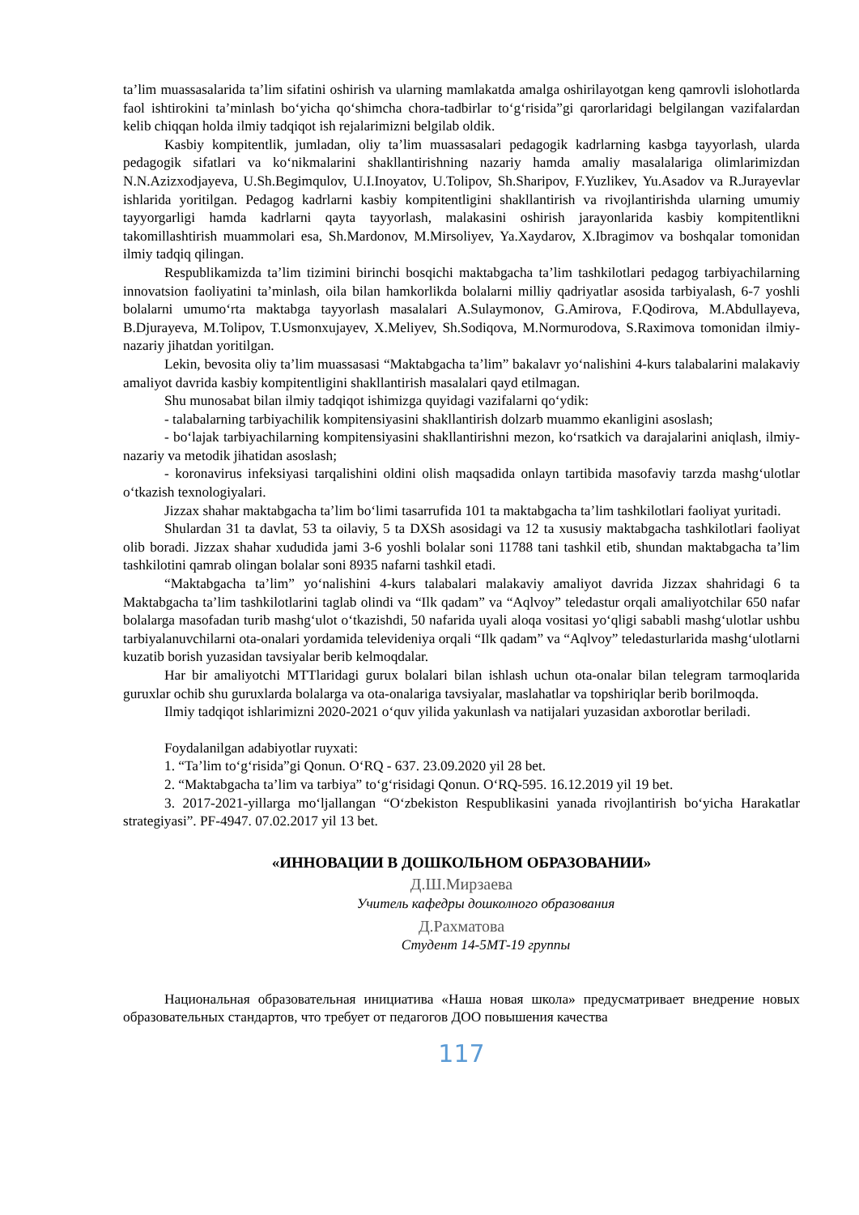ta’lim muassasalarida ta’lim sifatini oshirish va ularning mamlakatda amalga oshirilayotgan keng qamrovli islohotlarda faol ishtirokini ta’minlash bo‘yicha qo‘shimcha chora-tadbirlar to‘g‘risida”gi qarorlaridagi belgilangan vazifalardan kelib chiqqan holda ilmiy tadqiqot ish rejalarimizni belgilab oldik.
Kasbiy kompitentlik, jumladan, oliy ta’lim muassasalari pedagogik kadrlarning kasbga tayyorlash, ularda pedagogik sifatlari va ko‘nikmalarini shakllantirishning nazariy hamda amaliy masalalariga olimlarimizdan N.N.Azizxodjayeva, U.Sh.Begimqulov, U.I.Inoyatov, U.Tolipov, Sh.Sharipov, F.Yuzlikev, Yu.Asadov va R.Jurayevlar ishlarida yoritilgan. Pedagog kadrlarni kasbiy kompitentligini shakllantirish va rivojlantirishda ularning umumiy tayyorgarligi hamda kadrlarni qayta tayyorlash, malakasini oshirish jarayonlarida kasbiy kompitentlikni takomillashtirish muammolari esa, Sh.Mardonov, M.Mirsoliyev, Ya.Xaydarov, X.Ibragimov va boshqalar tomonidan ilmiy tadqiq qilingan.
Respublikamizda ta’lim tizimini birinchi bosqichi maktabgacha ta’lim tashkilotlari pedagog tarbiyachilarning innovatsion faoliyatini ta’minlash, oila bilan hamkorlikda bolalarni milliy qadriyatlar asosida tarbiyalash, 6-7 yoshli bolalarni umumo‘rta maktabga tayyorlash masalalari A.Sulaymonov, G.Amirova, F.Qodirova, M.Abdullayeva, B.Djurayeva, M.Tolipov, T.Usmonxujayev, X.Meliyev, Sh.Sodiqova, M.Normurodova, S.Raximova tomonidan ilmiy-nazariy jihatdan yoritilgan.
Lekin, bevosita oliy ta’lim muassasasi “Maktabgacha ta’lim” bakalavr yo‘nalishini 4-kurs talabalarini malakaviy amaliyot davrida kasbiy kompitentligini shakllantirish masalalari qayd etilmagan.
Shu munosabat bilan ilmiy tadqiqot ishimizga quyidagi vazifalarni qo‘ydik:
- talabalarning tarbiyachilik kompitensiyasini shakllantirish dolzarb muammo ekanligini asoslash;
- bo‘lajak tarbiyachilarning kompitensiyasini shakllantirishni mezon, ko‘rsatkich va darajalarini aniqlash, ilmiy-nazariy va metodik jihatidan asoslash;
- koronavirus infeksiyasi tarqalishini oldini olish maqsadida onlayn tartibida masofaviy tarzda mashg‘ulotlar o‘tkazish texnologiyalari.
Jizzax shahar maktabgacha ta’lim bo‘limi tasarrufida 101 ta maktabgacha ta’lim tashkilotlari faoliyat yuritadi.
Shulardan 31 ta davlat, 53 ta oilaviy, 5 ta DXSh asosidagi va 12 ta xususiy maktabgacha tashkilotlari faoliyat olib boradi. Jizzax shahar xududida jami 3-6 yoshli bolalar soni 11788 tani tashkil etib, shundan maktabgacha ta’lim tashkilotini qamrab olingan bolalar soni 8935 nafarni tashkil etadi.
“Maktabgacha ta’lim” yo‘nalishini 4-kurs talabalari malakaviy amaliyot davrida Jizzax shahridagi 6 ta Maktabgacha ta’lim tashkilotlarini taglab olindi va “Ilk qadam” va “Aqlvoy” teledastur orqali amaliyotchilar 650 nafar bolalarga masofadan turib mashg‘ulot o‘tkazishdi, 50 nafarida uyali aloqa vositasi yo‘qligi sababli mashg‘ulotlar ushbu tarbiyalanuvchilarni ota-onalari yordamida televideniya orqali “Ilk qadam” va “Aqlvoy” teledasturlarida mashg‘ulotlarni kuzatib borish yuzasidan tavsiyalar berib kelmoqdalar.
Har bir amaliyotchi MTTlaridagi gurux bolalari bilan ishlash uchun ota-onalar bilan telegram tarmoqlarida guruxlar ochib shu guruxlarda bolalarga va ota-onalariga tavsiyalar, maslahatlar va topshiriqlar berib borilmoqda.
Ilmiy tadqiqot ishlarimizni 2020-2021 o‘quv yilida yakunlash va natijalari yuzasidan axborotlar beriladi.
Foydalanilgan adabiyotlar ruyxati:
1. “Ta’lim to‘g‘risida”gi Qonun. O‘RQ - 637. 23.09.2020 yil 28 bet.
2. “Maktabgacha ta’lim va tarbiya” to‘g‘risidagi Qonun. O‘RQ-595. 16.12.2019 yil 19 bet.
3. 2017-2021-yillarga mo‘ljallangan “O‘zbekiston Respublikasini yanada rivojlantirish bo‘yicha Harakatlar strategiyasi”. PF-4947. 07.02.2017 yil 13 bet.
«ИННОВАЦИИ В ДОШКОЛЬНОМ ОБРАЗОВАНИИ»
Д.Ш.Мирзаева
Учитель кафедры дошколного образования
Д.Рахматова
Студент 14-5МТ-19 группы
Национальная образовательная инициатива «Наша новая школа» предусматривает внедрение новых образовательных стандартов, что требует от педагогов ДОО повышения качества
117